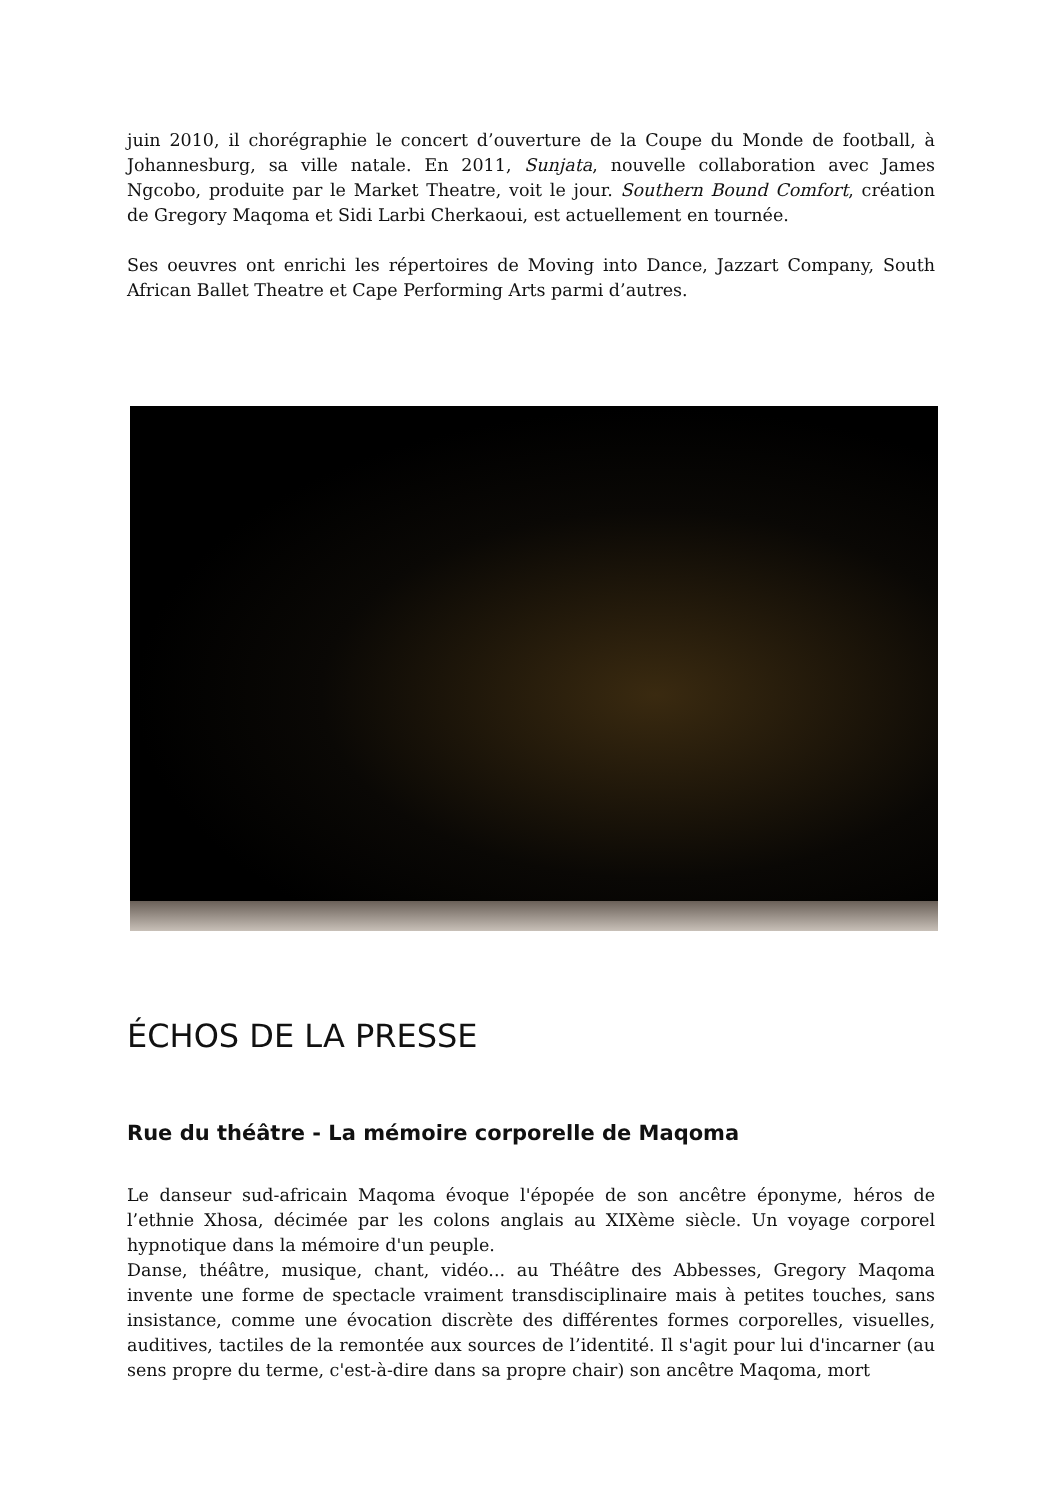juin 2010, il chorégraphie le concert d’ouverture de la Coupe du Monde de football, à Johannesburg, sa ville natale. En 2011, Sunjata, nouvelle collaboration avec James Ngcobo, produite par le Market Theatre, voit le jour. Southern Bound Comfort, création de Gregory Maqoma et Sidi Larbi Cherkaoui, est actuellement en tournée.
Ses oeuvres ont enrichi les répertoires de Moving into Dance, Jazzart Company, South African Ballet Theatre et Cape Performing Arts parmi d’autres.
ÉCHOS DE LA PRESSE
Rue du théâtre - La mémoire corporelle de Maqoma
Le danseur sud-africain Maqoma évoque l'épopée de son ancêtre éponyme, héros de l’ethnie Xhosa, décimée par les colons anglais au XIXème siècle. Un voyage corporel hypnotique dans la mémoire d'un peuple.
Danse, théâtre, musique, chant, vidéo... au Théâtre des Abbesses, Gregory Maqoma invente une forme de spectacle vraiment transdisciplinaire mais à petites touches, sans insistance, comme une évocation discrète des différentes formes corporelles, visuelles, auditives, tactiles de la remontée aux sources de l’identité. Il s'agit pour lui d'incarner (au sens propre du terme, c'est-à-dire dans sa propre chair) son ancêtre Maqoma, mort